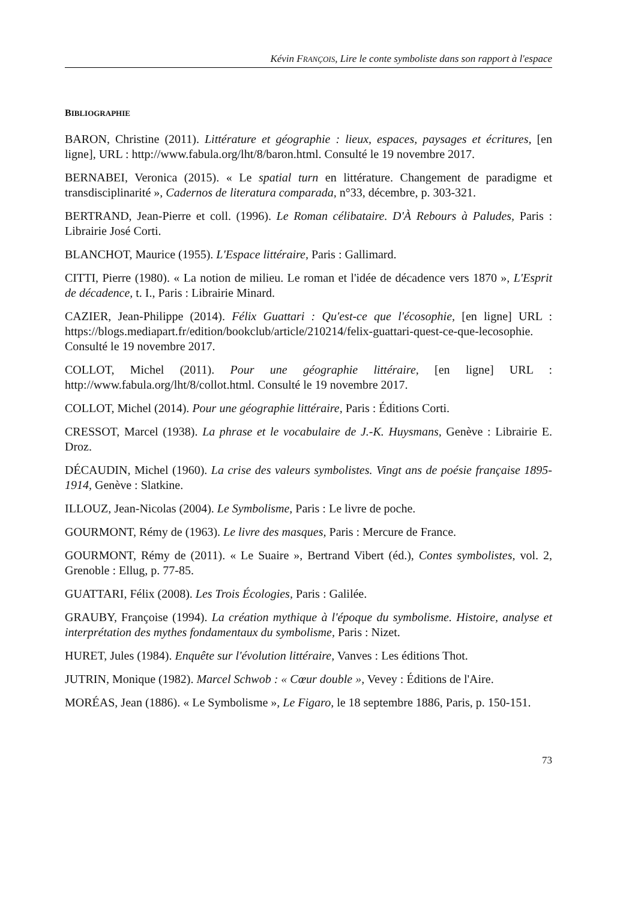Kévin FRANÇOIS, Lire le conte symboliste dans son rapport à l'espace
BIBLIOGRAPHIE
BARON, Christine (2011). Littérature et géographie : lieux, espaces, paysages et écritures, [en ligne], URL : http://www.fabula.org/lht/8/baron.html. Consulté le 19 novembre 2017.
BERNABEI, Veronica (2015). « Le spatial turn en littérature. Changement de paradigme et transdisciplinarité », Cadernos de literatura comparada, n°33, décembre, p. 303-321.
BERTRAND, Jean-Pierre et coll. (1996). Le Roman célibataire. D'À Rebours à Paludes, Paris : Librairie José Corti.
BLANCHOT, Maurice (1955). L'Espace littéraire, Paris : Gallimard.
CITTI, Pierre (1980). « La notion de milieu. Le roman et l'idée de décadence vers 1870 », L'Esprit de décadence, t. I., Paris : Librairie Minard.
CAZIER, Jean-Philippe (2014). Félix Guattari : Qu'est-ce que l'écosophie, [en ligne] URL : https://blogs.mediapart.fr/edition/bookclub/article/210214/felix-guattari-quest-ce-que-lecosophie. Consulté le 19 novembre 2017.
COLLOT, Michel (2011). Pour une géographie littéraire, [en ligne] URL : http://www.fabula.org/lht/8/collot.html. Consulté le 19 novembre 2017.
COLLOT, Michel (2014). Pour une géographie littéraire, Paris : Éditions Corti.
CRESSOT, Marcel (1938). La phrase et le vocabulaire de J.-K. Huysmans, Genève : Librairie E. Droz.
DÉCAUDIN, Michel (1960). La crise des valeurs symbolistes. Vingt ans de poésie française 1895-1914, Genève : Slatkine.
ILLOUZ, Jean-Nicolas (2004). Le Symbolisme, Paris : Le livre de poche.
GOURMONT, Rémy de (1963). Le livre des masques, Paris : Mercure de France.
GOURMONT, Rémy de (2011). « Le Suaire », Bertrand Vibert (éd.), Contes symbolistes, vol. 2, Grenoble : Ellug, p. 77-85.
GUATTARI, Félix (2008). Les Trois Écologies, Paris : Galilée.
GRAUBY, Françoise (1994). La création mythique à l'époque du symbolisme. Histoire, analyse et interprétation des mythes fondamentaux du symbolisme, Paris : Nizet.
HURET, Jules (1984). Enquête sur l'évolution littéraire, Vanves : Les éditions Thot.
JUTRIN, Monique (1982). Marcel Schwob : « Cœur double », Vevey : Éditions de l'Aire.
MORÉAS, Jean (1886). « Le Symbolisme », Le Figaro, le 18 septembre 1886, Paris, p. 150-151.
73